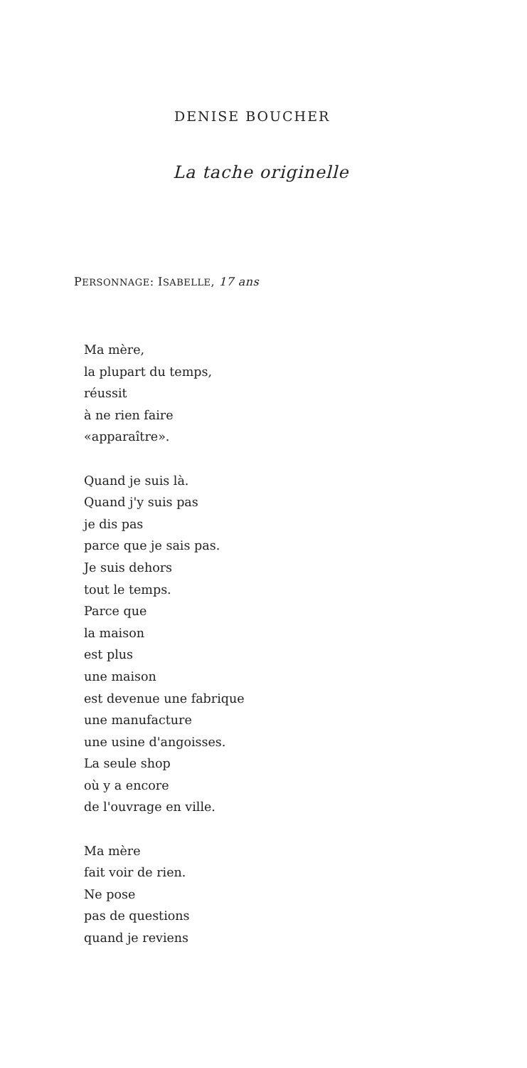DENISE BOUCHER
La tache originelle
PERSONNAGE: ISABELLE, 17 ans
Ma mère,
la plupart du temps,
réussit
à ne rien faire
«apparaître».
Quand je suis là.
Quand j'y suis pas
je dis pas
parce que je sais pas.
Je suis dehors
tout le temps.
Parce que
la maison
est plus
une maison
est devenue une fabrique
une manufacture
une usine d'angoisses.
La seule shop
où y a encore
de l'ouvrage en ville.
Ma mère
fait voir de rien.
Ne pose
pas de questions
quand je reviens